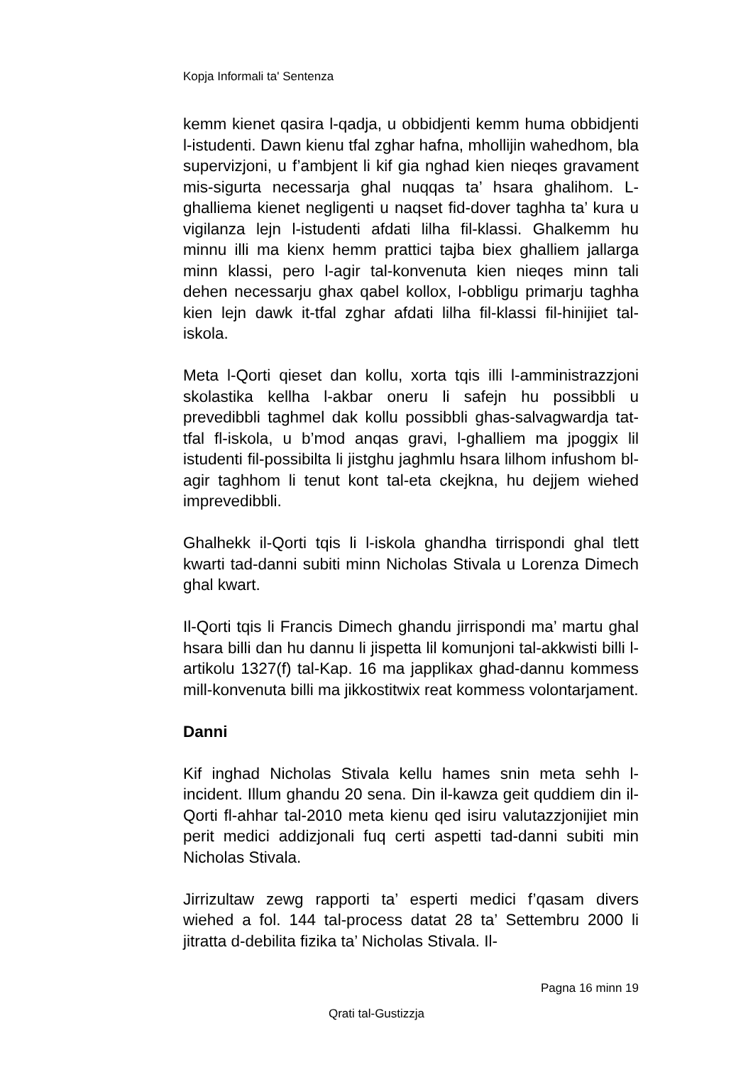Kopja Informali ta' Sentenza
kemm kienet qasira l-qadja, u obbidjenti kemm huma obbidjenti l-istudenti. Dawn kienu tfal zghar hafna, mhollijin wahedhom, bla supervizjoni, u f’ambjent li kif gia nghad kien nieqes gravament mis-sigurta necessarja ghal nuqqas ta’ hsara ghalihom. L-ghalliema kienet negligenti u naqset fid-dover taghha ta’ kura u vigilanza lejn l-istudenti afdati lilha fil-klassi. Ghalkemm hu minnu illi ma kienx hemm prattici tajba biex ghalliem jallarga minn klassi, pero l-agir tal-konvenuta kien nieqes minn tali dehen necessarju ghax qabel kollox, l-obbligu primarju taghha kien lejn dawk it-tfal zghar afdati lilha fil-klassi fil-hinijiet tal-iskola.
Meta l-Qorti qieset dan kollu, xorta tqis illi l-amministrazzjoni skolastika kellha l-akbar oneru li safejn hu possibbli u prevedibbli taghmel dak kollu possibbli ghas-salvagwardja tat-tfal fl-iskola, u b’mod anqas gravi, l-ghalliem ma jpoggix lil istudenti fil-possibilta li jistghu jaghmlu hsara lilhom infushom bl-agir taghhom li tenut kont tal-eta ckejkna, hu dejjem wiehed imprevedibbli.
Ghalhekk il-Qorti tqis li l-iskola ghandha tirrispondi ghal tlett kwarti tad-danni subiti minn Nicholas Stivala u Lorenza Dimech ghal kwart.
Il-Qorti tqis li Francis Dimech ghandu jirrispondi ma’ martu ghal hsara billi dan hu dannu li jispetta lil komunjoni tal-akkwisti billi l-artikolu 1327(f) tal-Kap. 16 ma japplikax ghad-dannu kommess mill-konvenuta billi ma jikkostitwix reat kommess volontarjament.
Danni
Kif inghad Nicholas Stivala kellu hames snin meta sehh l-incident. Illum ghandu 20 sena. Din il-kawza geit quddiem din il-Qorti fl-ahhar tal-2010 meta kienu qed isiru valutazzjonijiet min perit medici addizjonali fuq certi aspetti tad-danni subiti min Nicholas Stivala.
Jirrizultaw zewg rapporti ta’ esperti medici f’qasam divers wiehed a fol. 144 tal-process datat 28 ta’ Settembru 2000 li jitratta d-debilita fizika ta’ Nicholas Stivala. Il-
Pagna 16 minn 19
Qrati tal-Gustizzja